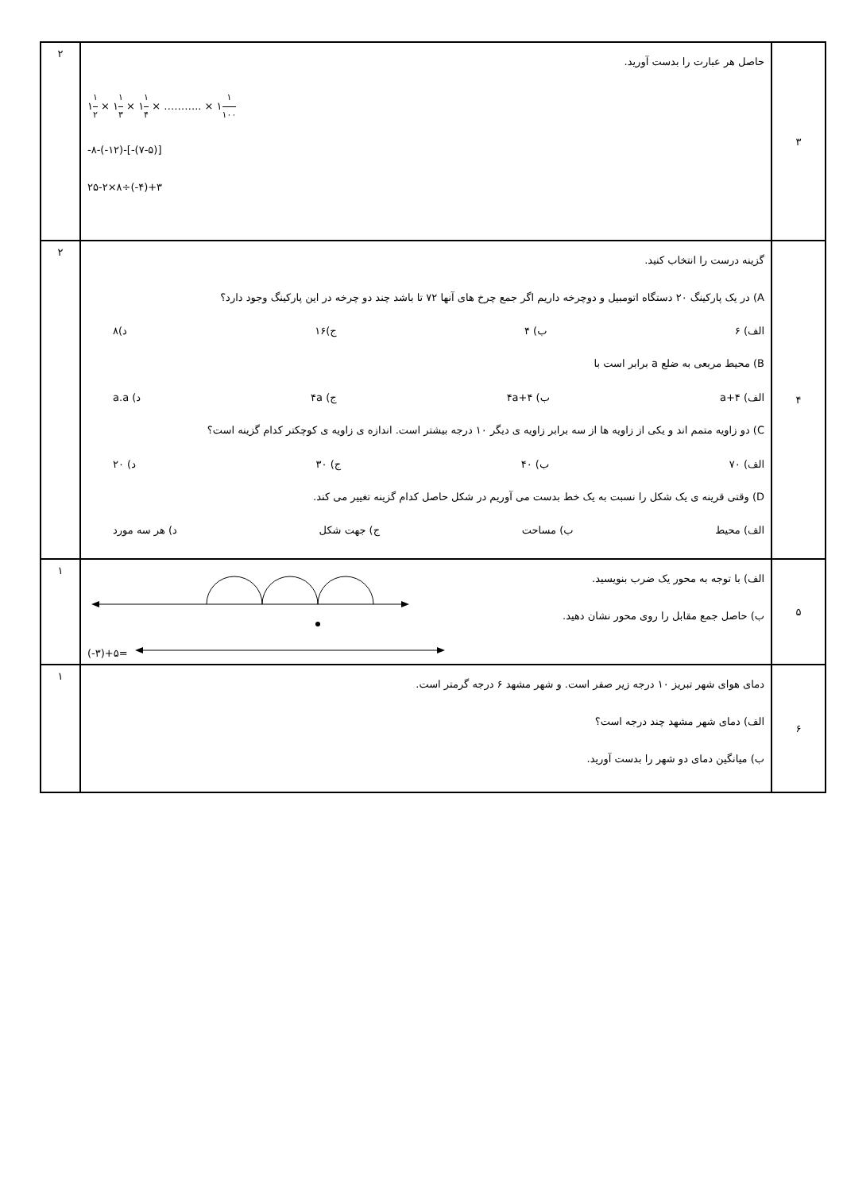| ۳ | حاصل هر عبارت را بدست آورید. ۱ ۱ ۲ × ۱ ۱ ۳ × ۱ ۱ ۴ × ……….. × ۱ ۱ ۱۰۰ -۸-(-۱۲)-[-(۷-۵)] ۲۵-۲×۸÷(-۴)+۳ | ۲ |
| ۴ | گزینه درست را انتخاب کنید. A) در یک پارکینگ ۲۰ دستگاه اتومبیل و دوچرخه داریم اگر جمع چرخ های آنها ۷۲ تا باشد چند دو چرخه در این پارکینگ وجود دارد؟ الف) ۶ ب) ۴ ج)۱۶ د)۸ B) محیط مربعی به ضلع a برابر است با الف) ۴+a ب) ۴a+۴ ج) ۴a د) a.a C) دو زاویه متمم اند و یکی از زاویه ها از سه برابر زاویه ی دیگر ۱۰ درجه بیشتر است. اندازه ی زاویه ی کوچکتر کدام گزینه است؟ الف) ۷۰ ب) ۴۰ ج) ۳۰ د) ۲۰ D) وقتی قرینه ی یک شکل را نسبت به یک خط بدست می آوریم در شکل حاصل کدام گزینه تغییر می کند. الف) محیط ب) مساحت ج) جهت شکل د) هر سه مورد | ۲ |
| ۵ | الف) با توجه به محور یک ضرب بنویسید. ب) حاصل جمع مقابل را روی محور نشان دهید. (-۳)+۵= | ۱ |
| ۶ | دمای هوای شهر تبریز ۱۰ درجه زیر صفر است. و شهر مشهد ۶ درجه گرمتر است. الف) دمای شهر مشهد چند درجه است؟ ب) میانگین دمای دو شهر را بدست آورید. | ۱ |